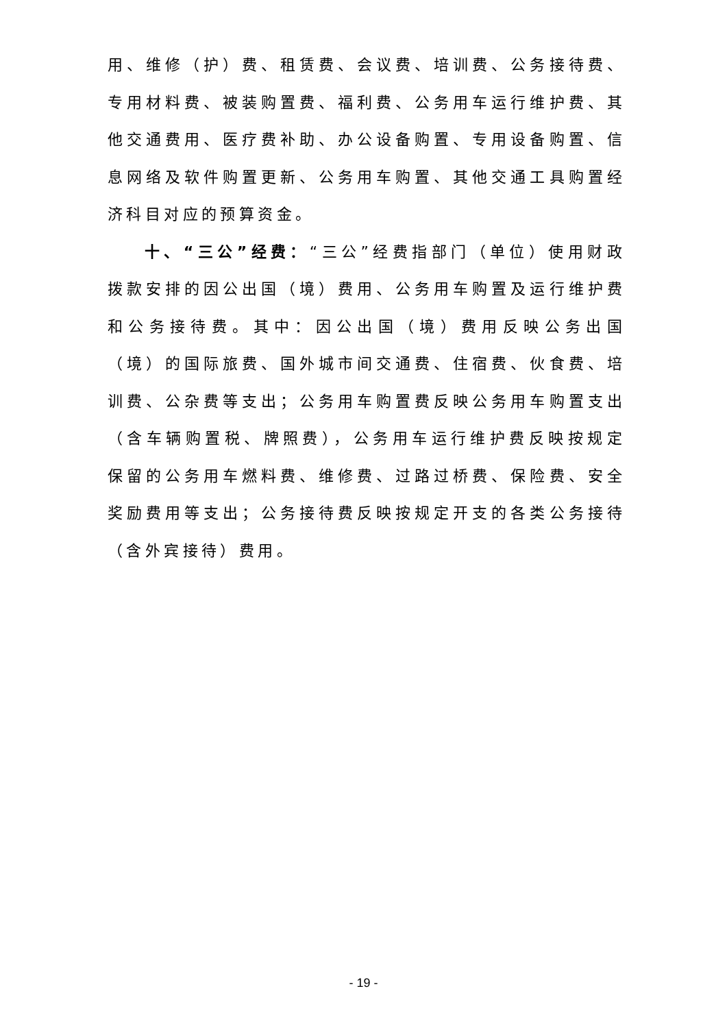用、维修（护）费、租赁费、会议费、培训费、公务接待费、专用材料费、被装购置费、福利费、公务用车运行维护费、其他交通费用、医疗费补助、办公设备购置、专用设备购置、信息网络及软件购置更新、公务用车购置、其他交通工具购置经济科目对应的预算资金。
十、“三公”经费：“三公”经费指部门（单位）使用财政拨款安排的因公出国（境）费用、公务用车购置及运行维护费和公务接待费。其中：因公出国（境）费用反映公务出国（境）的国际旅费、国外城市间交通费、住宿费、伙食费、培训费、公杂费等支出；公务用车购置费反映公务用车购置支出（含车辆购置税、牌照费），公务用车运行维护费反映按规定保留的公务用车燃料费、维修费、过路过桥费、保险费、安全奖励费用等支出；公务接待费反映按规定开支的各类公务接待（含外宾接待）费用。
- 19 -